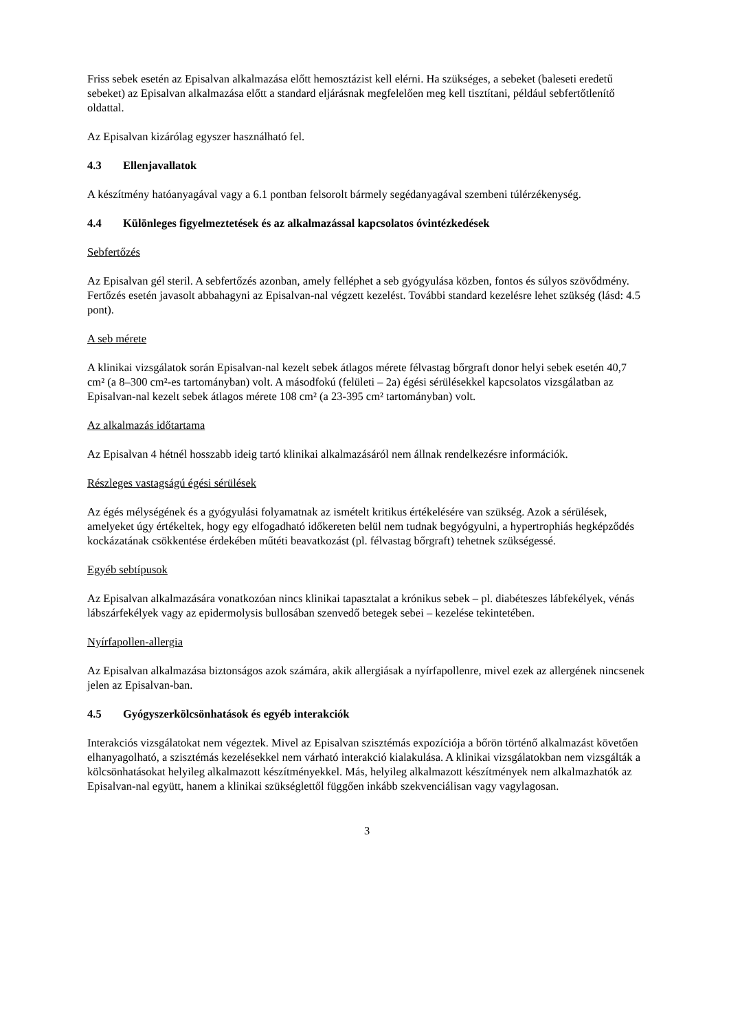Friss sebek esetén az Episalvan alkalmazása előtt hemosztázist kell elérni. Ha szükséges, a sebeket (baleseti eredetű sebeket) az Episalvan alkalmazása előtt a standard eljárásnak megfelelően meg kell tisztítani, például sebfertőtlenítő oldattal.
Az Episalvan kizárólag egyszer használható fel.
4.3 Ellenjavallatok
A készítmény hatóanyagával vagy a 6.1 pontban felsorolt bármely segédanyagával szembeni túlérzékenység.
4.4 Különleges figyelmeztetések és az alkalmazással kapcsolatos óvintézkedések
Sebfertőzés
Az Episalvan gél steril. A sebfertőzés azonban, amely felléphet a seb gyógyulása közben, fontos és súlyos szövődmény. Fertőzés esetén javasolt abbahagyni az Episalvan-nal végzett kezelést. További standard kezelésre lehet szükség (lásd: 4.5 pont).
A seb mérete
A klinikai vizsgálatok során Episalvan-nal kezelt sebek átlagos mérete félvastag bőrgraft donor helyi sebek esetén 40,7 cm² (a 8–300 cm²-es tartományban) volt. A másodfokú (felületi – 2a) égési sérülésekkel kapcsolatos vizsgálatban az Episalvan-nal kezelt sebek átlagos mérete 108 cm² (a 23-395 cm² tartományban) volt.
Az alkalmazás időtartama
Az Episalvan 4 hétnél hosszabb ideig tartó klinikai alkalmazásáról nem állnak rendelkezésre információk.
Részleges vastagságú égési sérülések
Az égés mélységének és a gyógyulási folyamatnak az ismételt kritikus értékelésére van szükség. Azok a sérülések, amelyeket úgy értékeltek, hogy egy elfogadható időkereten belül nem tudnak begyógyulni, a hypertrophiás hegképződés kockázatának csökkentése érdekében műtéti beavatkozást (pl. félvastag bőrgraft) tehetnek szükségessé.
Egyéb sebtípusok
Az Episalvan alkalmazására vonatkozóan nincs klinikai tapasztalat a krónikus sebek – pl. diabéteszes lábfekélyek, vénás lábszárfekélyek vagy az epidermolysis bullosában szenvedő betegek sebei – kezelése tekintetében.
Nyírfapollen-allergia
Az Episalvan alkalmazása biztonságos azok számára, akik allergiásak a nyírfapollenre, mivel ezek az allergének nincsenek jelen az Episalvan-ban.
4.5 Gyógyszerkölcsönhatások és egyéb interakciók
Interakciós vizsgálatokat nem végeztek. Mivel az Episalvan szisztémás expozíciója a bőrön történő alkalmazást követően elhanyagolható, a szisztémás kezelésekkel nem várható interakció kialakulása. A klinikai vizsgálatokban nem vizsgálták a kölcsönhatásokat helyileg alkalmazott készítményekkel. Más, helyileg alkalmazott készítmények nem alkalmazhatók az Episalvan-nal együtt, hanem a klinikai szükséglettől függően inkább szekvenciálisan vagy vagylagosan.
3